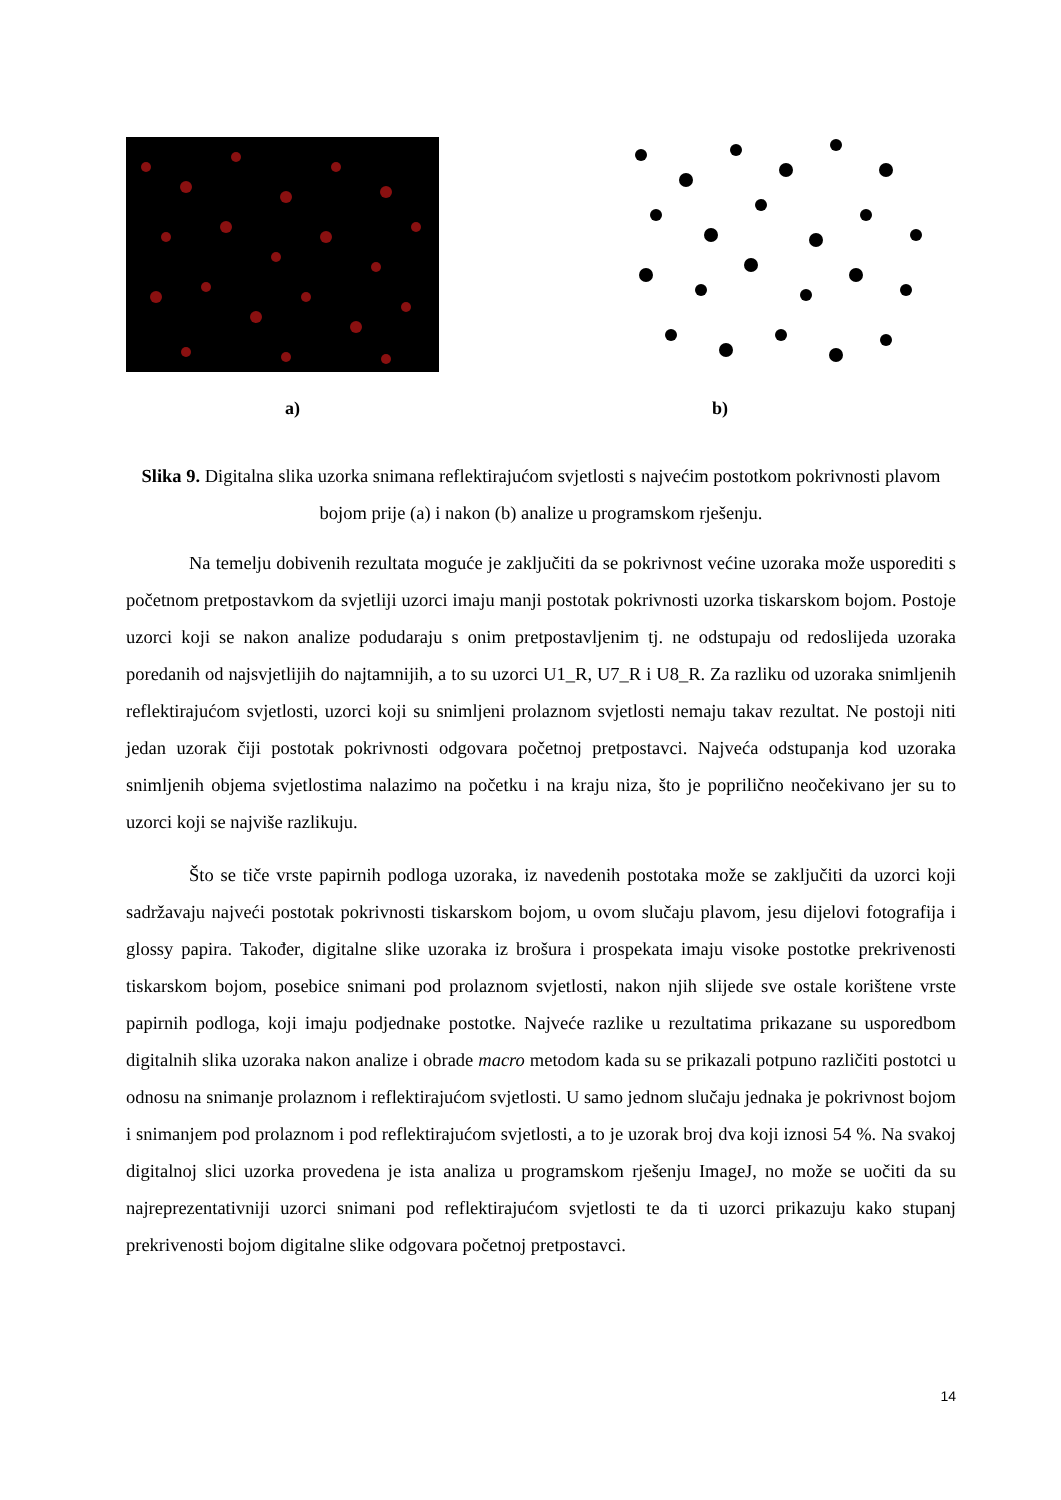a) b)
Slika 9. Digitalna slika uzorka snimana reflektirajućom svjetlosti s najvećim postotkom pokrivnosti plavom bojom prije (a) i nakon (b) analize u programskom rješenju.
Na temelju dobivenih rezultata moguće je zaključiti da se pokrivnost većine uzoraka može usporediti s početnom pretpostavkom da svjetliji uzorci imaju manji postotak pokrivnosti uzorka tiskarskom bojom. Postoje uzorci koji se nakon analize podudaraju s onim pretpostavljenim tj. ne odstupaju od redoslijeda uzoraka poredanih od najsvjetlijih do najtamnijih, a to su uzorci U1_R, U7_R i U8_R. Za razliku od uzoraka snimljenih reflektirajućom svjetlosti, uzorci koji su snimljeni prolaznom svjetlosti nemaju takav rezultat. Ne postoji niti jedan uzorak čiji postotak pokrivnosti odgovara početnoj pretpostavci. Najveća odstupanja kod uzoraka snimljenih objema svjetlostima nalazimo na početku i na kraju niza, što je poprilično neočekivano jer su to uzorci koji se najviše razlikuju.
Što se tiče vrste papirnih podloga uzoraka, iz navedenih postotaka može se zaključiti da uzorci koji sadržavaju najveći postotak pokrivnosti tiskarskom bojom, u ovom slučaju plavom, jesu dijelovi fotografija i glossy papira. Također, digitalne slike uzoraka iz brošura i prospekata imaju visoke postotke prekrivenosti tiskarskom bojom, posebice snimani pod prolaznom svjetlosti, nakon njih slijede sve ostale korištene vrste papirnih podloga, koji imaju podjednake postotke. Najveće razlike u rezultatima prikazane su usporedbom digitalnih slika uzoraka nakon analize i obrade macro metodom kada su se prikazali potpuno različiti postotci u odnosu na snimanje prolaznom i reflektirajućom svjetlosti. U samo jednom slučaju jednaka je pokrivnost bojom i snimanjem pod prolaznom i pod reflektirajućom svjetlosti, a to je uzorak broj dva koji iznosi 54 %. Na svakoj digitalnoj slici uzorka provedena je ista analiza u programskom rješenju ImageJ, no može se uočiti da su najreprezentativniji uzorci snimani pod reflektirajućom svjetlosti te da ti uzorci prikazuju kako stupanj prekrivenosti bojom digitalne slike odgovara početnoj pretpostavci.
14